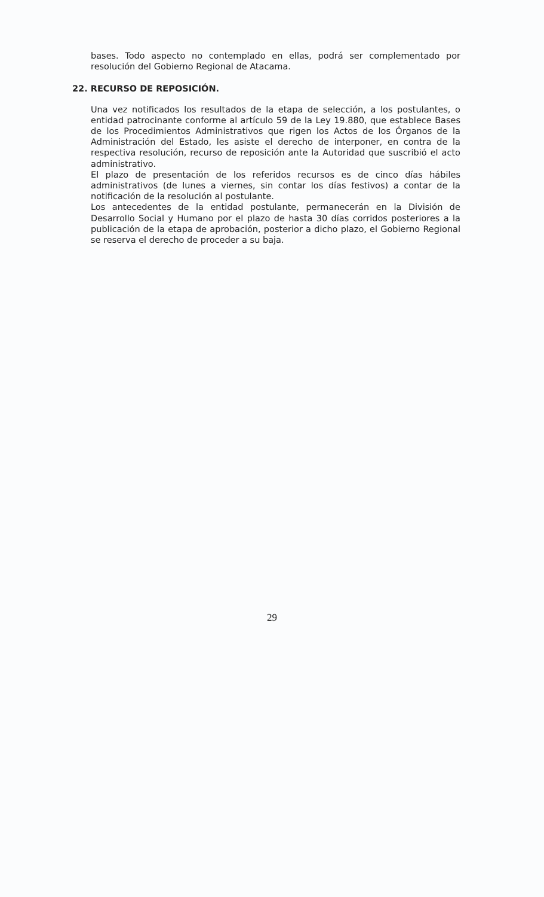bases. Todo aspecto no contemplado en ellas, podrá ser complementado por resolución del Gobierno Regional de Atacama.
22. RECURSO DE REPOSICIÓN.
Una vez notificados los resultados de la etapa de selección, a los postulantes, o entidad patrocinante conforme al artículo 59 de la Ley 19.880, que establece Bases de los Procedimientos Administrativos que rigen los Actos de los Órganos de la Administración del Estado, les asiste el derecho de interponer, en contra de la respectiva resolución, recurso de reposición ante la Autoridad que suscribió el acto administrativo.
El plazo de presentación de los referidos recursos es de cinco días hábiles administrativos (de lunes a viernes, sin contar los días festivos) a contar de la notificación de la resolución al postulante.
Los antecedentes de la entidad postulante, permanecerán en la División de Desarrollo Social y Humano por el plazo de hasta 30 días corridos posteriores a la publicación de la etapa de aprobación, posterior a dicho plazo, el Gobierno Regional se reserva el derecho de proceder a su baja.
29